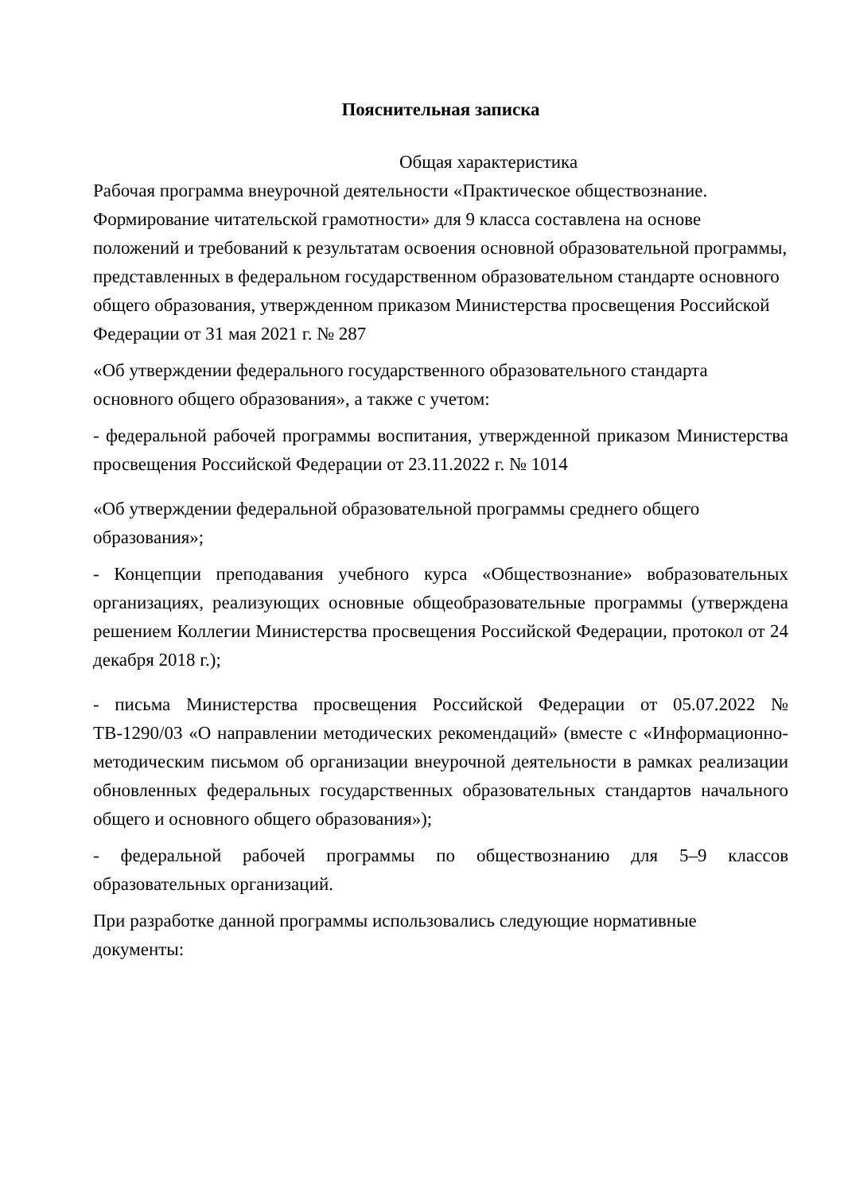Пояснительная записка
Общая характеристика
Рабочая программа внеурочной деятельности «Практическое обществознание. Формирование читательской грамотности» для 9 класса составлена на основе положений и требований к результатам освоения основной образовательной программы, представленных в федеральном государственном образовательном стандарте основного общего образования, утвержденном приказом Министерства просвещения Российской Федерации от 31 мая 2021 г. № 287
«Об утверждении федерального государственного образовательного стандарта основного общего образования», а также с учетом:
- федеральной рабочей программы воспитания, утвержденной приказом Министерства просвещения Российской Федерации от 23.11.2022 г. № 1014
«Об утверждении федеральной образовательной программы среднего общего образования»;
- Концепции преподавания учебного курса «Обществознание» вобразовательных организациях, реализующих основные общеобразовательные программы (утверждена решением Коллегии Министерства просвещения Российской Федерации, протокол от 24 декабря 2018 г.);
- письма Министерства просвещения Российской Федерации от 05.07.2022 № ТВ-1290/03 «О направлении методических рекомендаций» (вместе с «Информационно-методическим письмом об организации внеурочной деятельности в рамках реализации обновленных федеральных государственных образовательных стандартов начального общего и основного общего образования»);
- федеральной рабочей программы по обществознанию для 5–9 классов образовательных организаций.
При разработке данной программы использовались следующие нормативные документы: